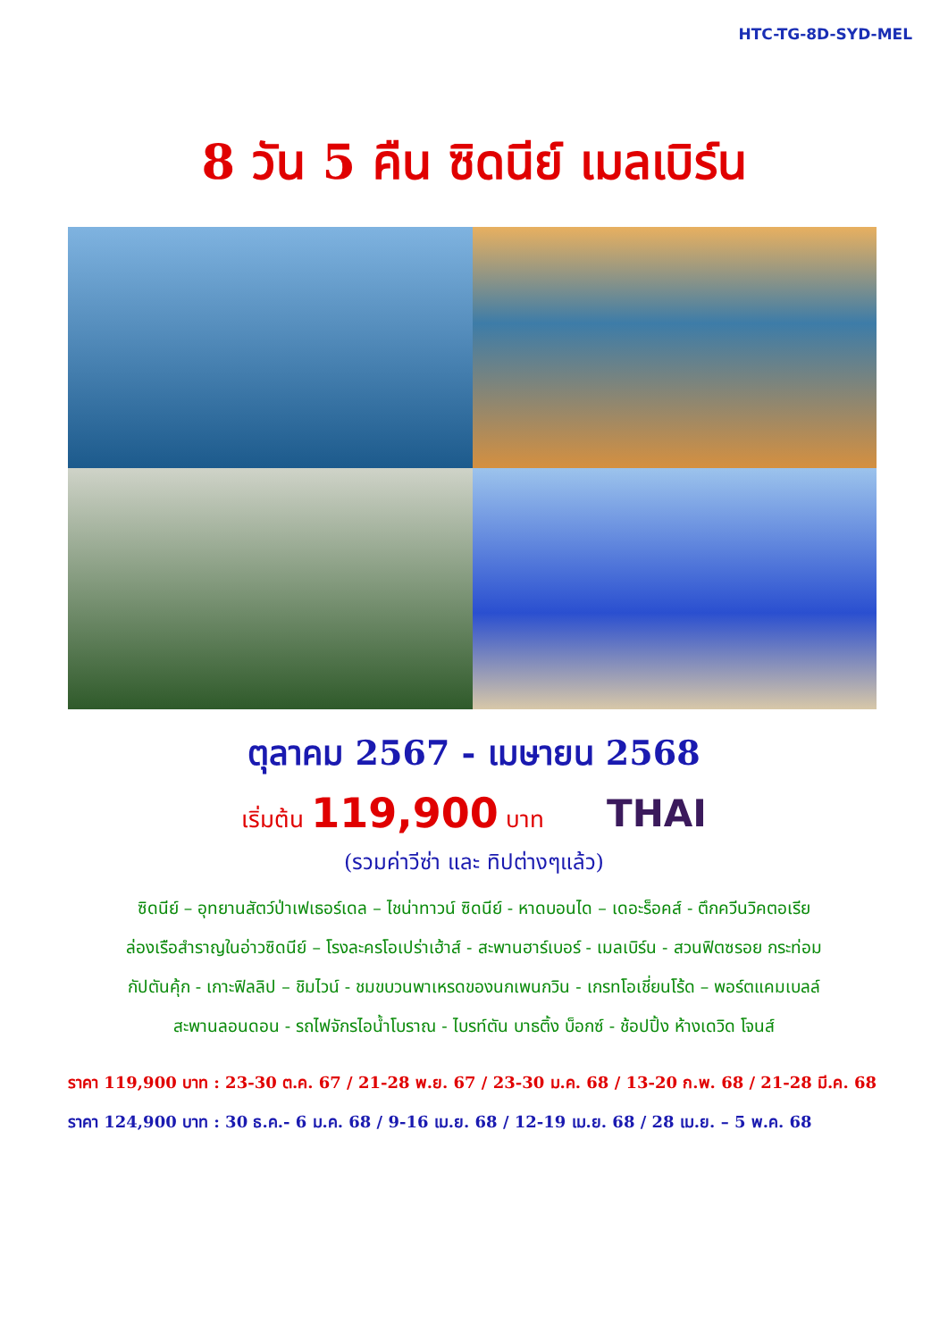HTC-TG-8D-SYD-MEL
8 วัน 5 คืน ซิดนีย์ เมลเบิร์น
ตุลาคม 2567 - เมษายน 2568
เริ่มต้น 119,900 บาท
THAI
(รวมค่าวีซ่า และ ทิปต่างๆแล้ว)
ซิดนีย์ – อุทยานสัตว์ป่าเฟเธอร์เดล – ไชน่าทาวน์ ซิดนีย์ - หาดบอนได – เดอะร็อคส์ - ตึกควีนวิคตอเรีย
ล่องเรือสำราญในอ่าวซิดนีย์ – โรงละครโอเปร่าเฮ้าส์ - สะพานฮาร์เบอร์ - เมลเบิร์น - สวนฟิตซรอย กระท่อม
กัปตันคุ้ก - เกาะฟิลลิป – ชิมไวน์ - ชมขบวนพาเหรดของนกเพนกวิน - เกรทโอเชี่ยนโร้ด – พอร์ตแคมเบลล์
สะพานลอนดอน - รถไฟจักรไอน้ำโบราณ - ไบรท์ตัน บาธติ้ง บ็อกซ์ - ช้อปปิ้ง ห้างเดวิด โจนส์
ราคา 119,900 บาท : 23-30 ต.ค. 67 / 21-28 พ.ย. 67 / 23-30 ม.ค. 68 / 13-20 ก.พ. 68 / 21-28 มี.ค. 68
ราคา 124,900 บาท : 30 ธ.ค.- 6 ม.ค. 68 / 9-16 เม.ย. 68 / 12-19 เม.ย. 68 / 28 เม.ย. – 5 พ.ค. 68